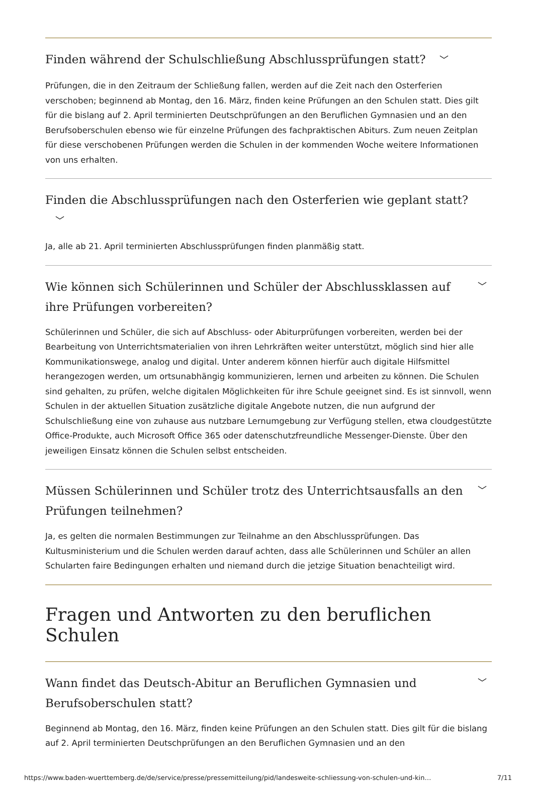Finden während der Schulschließung Abschlussprüfungen statt? ﹀
Prüfungen, die in den Zeitraum der Schließung fallen, werden auf die Zeit nach den Osterferien verschoben; beginnend ab Montag, den 16. März, finden keine Prüfungen an den Schulen statt. Dies gilt für die bislang auf 2. April terminierten Deutschprüfungen an den Beruflichen Gymnasien und an den Berufsoberschulen ebenso wie für einzelne Prüfungen des fachpraktischen Abiturs. Zum neuen Zeitplan für diese verschobenen Prüfungen werden die Schulen in der kommenden Woche weitere Informationen von uns erhalten.
Finden die Abschlussprüfungen nach den Osterferien wie geplant statt? ﹀
Ja, alle ab 21. April terminierten Abschlussprüfungen finden planmäßig statt.
Wie können sich Schülerinnen und Schüler der Abschlussklassen auf ihre Prüfungen vorbereiten? ﹀
Schülerinnen und Schüler, die sich auf Abschluss- oder Abiturprüfungen vorbereiten, werden bei der Bearbeitung von Unterrichtsmaterialien von ihren Lehrkräften weiter unterstützt, möglich sind hier alle Kommunikationswege, analog und digital. Unter anderem können hierfür auch digitale Hilfsmittel herangezogen werden, um ortsunabhängig kommunizieren, lernen und arbeiten zu können. Die Schulen sind gehalten, zu prüfen, welche digitalen Möglichkeiten für ihre Schule geeignet sind. Es ist sinnvoll, wenn Schulen in der aktuellen Situation zusätzliche digitale Angebote nutzen, die nun aufgrund der Schulschließung eine von zuhause aus nutzbare Lernumgebung zur Verfügung stellen, etwa cloudgestützte Office-Produkte, auch Microsoft Office 365 oder datenschutzfreundliche Messenger-Dienste. Über den jeweiligen Einsatz können die Schulen selbst entscheiden.
Müssen Schülerinnen und Schüler trotz des Unterrichtsausfalls an den Prüfungen teilnehmen? ﹀
Ja, es gelten die normalen Bestimmungen zur Teilnahme an den Abschlussprüfungen. Das Kultusministerium und die Schulen werden darauf achten, dass alle Schülerinnen und Schüler an allen Schularten faire Bedingungen erhalten und niemand durch die jetzige Situation benachteiligt wird.
Fragen und Antworten zu den beruflichen Schulen
Wann findet das Deutsch-Abitur an Beruflichen Gymnasien und Berufsoberschulen statt? ﹀
Beginnend ab Montag, den 16. März, finden keine Prüfungen an den Schulen statt. Dies gilt für die bislang auf 2. April terminierten Deutschprüfungen an den Beruflichen Gymnasien und an den
https://www.baden-wuerttemberg.de/de/service/presse/pressemitteilung/pid/landesweite-schliessung-von-schulen-und-kin… 7/11